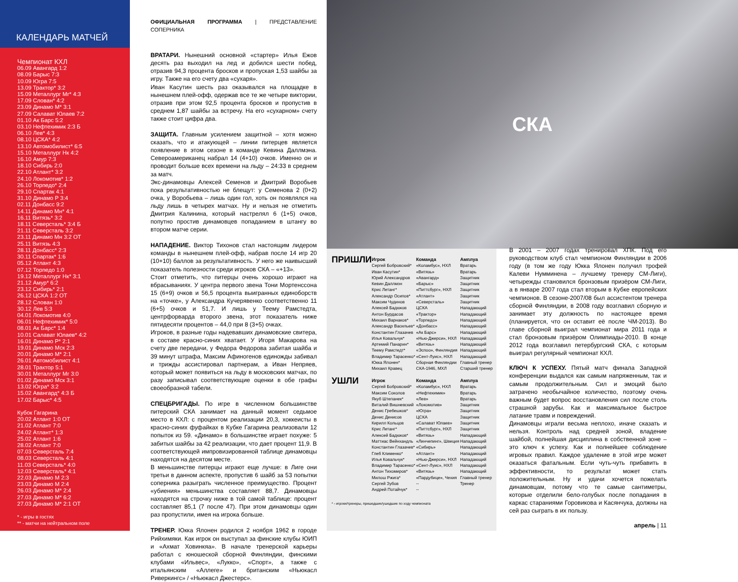КАЛЕНДАРЬ МАТЧЕЙ
Чемпионат КХЛ
06.09 Авангард 1:2
08.09 Барыс 7:3
10.09 Югра 7:5
13.09 Трактор* 3:2
15.09 Металлург Мг* 4:3
17.09 Слован* 4:2
23.09 Динамо М* 3:1
27.09 Салават Юлаев 7:2
01.10 Ак Барс 5:2
03.10 Нефтехимик 2:3 Б
06.10 Лев* 4:3
08.10 ЦСКА* 4:2
13.10 Автомобилист* 6:5
15.10 Металлург Нк 4:2
16.10 Амур 7:3
18.10 Сибирь 2:0
22.10 Атлант* 3:2
24.10 Локомотив* 1:2
26.10 Торпедо* 2:4
29.10 Спартак 4:1
31.10 Динамо Р 3:4
02.11 Донбасс 9:2
14.11 Динамо Мн* 4:1
16.11 Витязь* 3:2
18.11 Северсталь* 3:4 Б
21.11 Северсталь 3:2
23.11 Динамо Мн 3:2 ОТ
25.11 Витязь 4:3
28.11 Донбасс* 2:3
30.11 Спартак* 1:6
05.12 Атлант 4:3
07.12 Торпедо 1:0
19.12 Металлург Нк* 3:1
21.12 Амур* 6:2
23.12 Сибирь* 2:1
26.12 ЦСКА 1:2 ОТ
28.12 Слован 1:0
30.12 Лев 5:3
04.01 Локомотив 4:0
06.01 Нефтехимик* 5:0
08.01 Ак Барс* 1:4
10.01 Салават Юлаев* 4:2
16.01 Динамо Р* 2:1
19.01 Динамо Мск 2:3
20.01 Динамо М* 2:1
26.01 Автомобилист 4:1
28.01 Трактор 5:1
30.01 Металлург Мг 3:0
01.02 Динамо Мск 3:1
13.02 Югра* 3:2
15.02 Авангард* 4:3 Б
17.02 Барыс* 4:5
Кубок Гагарина
20.02 Атлант 1:0 ОТ
21.02 Атлант 7:0
24.02 Атлант* 1:3
25.02 Атлант 1:6
28.02 Атлант 7:0
07.03 Северсталь 7:4
08.03 Северсталь 4:1
11.03 Северсталь* 4:0
12.03 Северсталь* 4:1
22.03 Динамо М 2:3
23.03 Динамо М 2:4
26.03 Динамо М* 2:4
27.03 Динамо М* 6:2
27.03 Динамо М* 2:1 ОТ
* - игры в гостях
** - матчи на нейтральном поле
ОФИЦИАЛЬНАЯ ПРОГРАММА | ПРЕДСТАВЛЕНИЕ СОПЕРНИКА
ВРАТАРИ. Нынешний основной «стартер» Илья Ежов десять раз выходил на лед и добился шести побед, отразив 94,3 процента бросков и пропуская 1,53 шайбы за игру. Также на его счету два «сухаря».
Иван Касутин шесть раз оказывался на площадке в нынешнем плей-офф, одержав все те же четыре виктории, отразив при этом 92,5 процента бросков и пропустив в среднем 1,87 шайбы за встречу. На его «сухарном» счету также стоит цифра два.
ЗАЩИТА. Главным усилением защитной – хотя можно сказать, что и атакующей – линии питерцев является появление в этом сезоне в команде Кевина Даллмэна. Североамериканец набрал 14 (4+10) очков. Именно он и проводит больше всех времени на льду – 24:33 в среднем за матч.
Экс-динамовцы Алексей Семенов и Дмитрий Воробьев пока результативностью не блещут: у Семенова 2 (0+2) очка, у Воробьева – лишь один гол, хоть он появлялся на льду лишь в четырех матчах. Ну и нельзя не отметить Дмитрия Калинина, который настрелял 6 (1+5) очков, попутно простив динамовцев попаданием в штангу во втором матче серии.
НАПАДЕНИЕ. Виктор Тихонов стал настоящим лидером команды в нынешнем плей-офф, набрав после 14 игр 20 (10+10) баллов за результативность. У него же наивысший показатель полезности среди игроков СКА – «+13».
Стоит отметить, что питерцы очень хорошо играют на вбрасываниях. У центра первого звена Тони Мортенссона 15 (6+9) очков и 56,5 процента выигранных единоборств на «точке», у Александра Кучерявенко соответственно 11 (6+5) очков и 51,7. И лишь у Теему Рамстедта, центрфорварда второго звена, этот показатель ниже пятидесяти процентов – 44,0 при 8 (3+5) очках.
Игроков, в разные годы надевавших динамовские свитера, в составе красно-синих хватает. У Игоря Макарова на счету две передачи, у Федора Федорова забитая шайба и 39 минут штрафа, Максим Афиногенов единожды забивал и трижды ассистировал партнерам, а Иван Непряев, который может появиться на льду в московских матчах, по разу записывал соответствующие оценки в обе графы своеобразной табели.
СПЕЦБРИГАДЫ. По игре в численном большинстве питерский СКА занимает на данный момент седьмое место в КХЛ: с процентом реализации 20,3, хоккеисты в красно-синих фуфайках в Кубке Гагарина реализовали 12 попыток из 59. «Динамо» в большинстве играет похуже: 5 забитых шайбы за 42 реализации, что дает процент 11,9. В соответствующей импровизированной таблице динамовцы находятся на десятом месте.
В меньшинстве питерцы играют еще лучше: в Лиге они третьи в данном аспекте, пропустив 6 шайб за 53 попытки соперника разыграть численное преимущество. Процент «убиения» меньшинства составляет 88,7. Динамовцы находятся на строчку ниже в той самой таблице: процент составляет 85,1 (7 после 47). При этом динамовцы один раз пропустили, имея на игрока больше.
ТРЕНЕР. Юкка Ялонен родился 2 ноября 1962 в городе Рийхимяки. Как игрок он выступал за финские клубы ЮИП и «Ахмат Ховинкяа». В начале тренерской карьеры работал с юношеской сборной Финляндии, финскими клубами «Ильвес», «Лукко», «Спорт», а также с итальянским «Аллеге» и британским «Ньюкасл Риверкингс» / «Ньюкасл Джестерс».
СКА
| ПРИШЛИ | Игрок | Команда | Амплуа |
| | Сергей Бобровский* | «Коламбус», НХЛ | Вратарь |
| | Иван Касутин* | «Витязь» | Вратарь |
| | Юрий Александров | «Авангард» | Защитник |
| | Кевин Даллмэн | «Барыс» | Защитник |
| | Крис Летанг* | «Питтсбург», НХЛ | Защитник |
| | Александр Осипов* | «Атлант» | Защитник |
| | Максим Чудинов | «Северсталь» | Защитник |
| | Алексей Бадюков | ЦСКА | Нападающий |
| | Антон Бурдасов | «Трактор» | Нападающий |
| | Михаил Варнаков* | «Торпедо» | Нападающий |
| | Александр Васильев* | «Донбасс» | Нападающий |
| | Константин Глазачев | «Ак Барс» | Нападающий |
| | Илья Ковальчук* | «Нью-Джерси», НХЛ | Нападающий |
| | Артемий Панарин* | «Витязь» | Нападающий |
| | Теему Рамстедт* | «Эспоо», Финляндия | Нападающий |
| | Владимир Тарасенко* | «Сент-Луис», НХЛ | Нападающий |
| | Юкка Ялонен* | Сборная Финляндии | Главный тренер |
| | Михаил Кравец | СКА-1946, МХЛ | Старший тренер |
| УШЛИ | Игрок | Команда | Амплуа |
| | Сергей Бобровский* | «Коламбус», НХЛ | Вратарь |
| | Максим Соколов | «Нефтехимик» | Вратарь |
| | Якуб Штепанек* | «Лев» | Вратарь |
| | Виталий Вишневский | «Локомотив» | Защитник |
| | Денис Гребешков* | «Югра» | Защитник |
| | Денис Денисов | ЦСКА | Защитник |
| | Кирилл Кольцов | «Салават Юлаев» | Защитник |
| | Крис Летанг* | «Питтсбург», НХЛ | Защитник |
| | Алексей Бадюков* | «Витязь» | Нападающий |
| | Маттиас Вейнхандль | «Линчепинг», Швеция | Нападающий |
| | Константин Глазачев* | «Сибирь» | Нападающий |
| | Глеб Клименко* | «Атлант» | Нападающий |
| | Илья Ковальчук* | «Нью-Джерси», НХЛ | Нападающий |
| | Владимир Тарасенко* | «Сент-Луис», НХЛ | Нападающий |
| | Антон Тихомиров* | «Витязь» | Нападающий |
| | Милош Ржига* | «Пардубице», Чехия | Главный тренер |
| | Сергей Зубов | -- | Тренер |
| | Андрей Потайчук* | -- | |
* - игроки/тренеры, пришедшие/ушедшие по ходу чемпионата
В 2001 – 2007 годах тренировал ХПК. Под его руководством клуб стал чемпионом Финляндии в 2006 году (в том же году Юкка Ялонен получил трофей Калеви Нумминена – лучшему тренеру СМ-Лиги), четырежды становился бронзовым призёром СМ-Лиги, а в январе 2007 года стал вторым в Кубке европейских чемпионов. В сезоне-2007/08 был ассистентом тренера сборной Финляндии, в 2008 году возглавил сборную и занимает эту должность по настоящее время (планируется, что он оставит её после ЧМ-2013). Во главе сборной выиграл чемпионат мира 2011 года и стал бронзовым призёром Олимпиады-2010. В конце 2012 года возглавил петербургский СКА, с которым выиграл регулярный чемпионат КХЛ.
КЛЮЧ К УСПЕХУ. Пятый матч финала Западной конференции выдался как самым напряженным, так и самым продолжительным. Сил и эмоций было затрачено необычайное количество, поэтому очень важным будет вопрос восстановления сил после столь страшной зарубы. Как и максимальное быстрое латание травм и повреждений.
Динамовцы играли весьма неплохо, иначе сказать и нельзя. Контроль над средней зоной, владение шайбой, полнейшая дисциплина в собственной зоне – это ключ к успеху. Как и полнейшее соблюдение игровых правил. Каждое удаление в этой игре может оказаться фатальным. Если чуть-чуть прибавить в эффективности, то результат может стать положительным. Ну и удачи хочется пожелать динамовцам, потому что те самые сантиметры, которые отделили бело-голубых после попадания в каркас стараниями Горовикова и Касянчука, должны на сей раз сыграть в их пользу.
апрель | 11